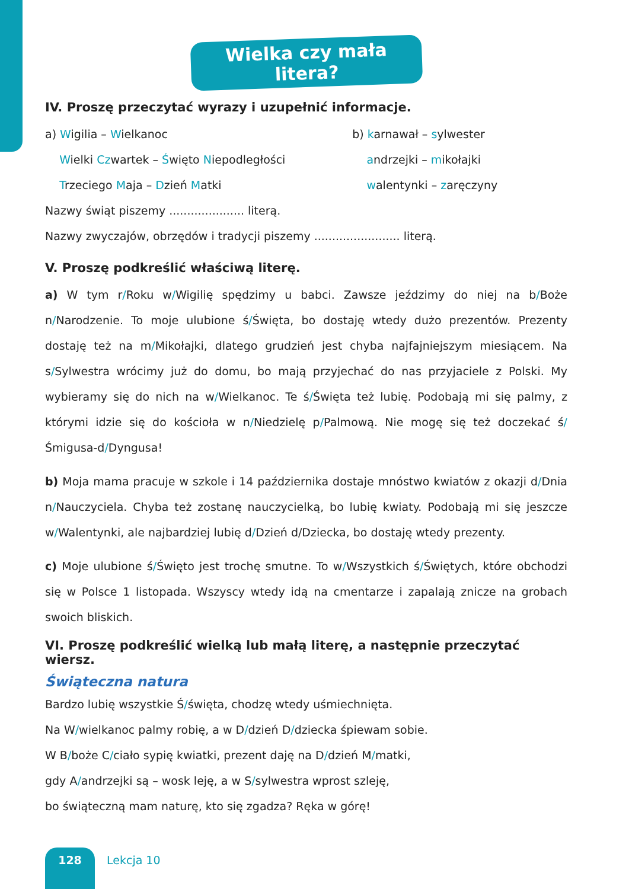Wielka czy mała litera?
IV. Proszę przeczytać wyrazy i uzupełnić informacje.
a) Wigilia – Wielkanoc
Wielki Czwartek – Święto Niepodległości
Trzeciego Maja – Dzień Matki
b) karnawał – sylwester
andrzejki – mikołajki
walentynki – zaręczyny
Nazwy świąt piszemy ..................... literą.
Nazwy zwyczajów, obrzędów i tradycji piszemy ........................ literą.
V. Proszę podkreślić właściwą literę.
a) W tym r/Roku w/Wigilię spędzimy u babci. Zawsze jeździmy do niej na b/Boże n/Narodzenie. To moje ulubione ś/Święta, bo dostaję wtedy dużo prezentów. Prezenty dostaję też na m/Mikołajki, dlatego grudzień jest chyba najfajniejszym miesiącem. Na s/Sylwestra wrócimy już do domu, bo mają przyjechać do nas przyjaciele z Polski. My wybieramy się do nich na w/Wielkanoc. Te ś/Święta też lubię. Podobają mi się palmy, z którymi idzie się do kościoła w n/Niedzielę p/Palmową. Nie mogę się też doczekać ś/Śmigusa-d/Dyngusa!
b) Moja mama pracuje w szkole i 14 października dostaje mnóstwo kwiatów z okazji d/Dnia n/Nauczyciela. Chyba też zostanę nauczycielką, bo lubię kwiaty. Podobają mi się jeszcze w/Walentynki, ale najbardziej lubię d/Dzień d/Dziecka, bo dostaję wtedy prezenty.
c) Moje ulubione ś/Święto jest trochę smutne. To w/Wszystkich ś/Świętych, które obchodzi się w Polsce 1 listopada. Wszyscy wtedy idą na cmentarze i zapalają znicze na grobach swoich bliskich.
VI. Proszę podkreślić wielką lub małą literę, a następnie przeczytać wiersz.
Świąteczna natura
Bardzo lubię wszystkie Ś/święta, chodzę wtedy uśmiechnięta.
Na W/wielkanoc palmy robię, a w D/dzień D/dziecka śpiewam sobie.
W B/boże C/ciało sypię kwiatki, prezent daję na D/dzień M/matki,
gdy A/andrzejki są – wosk leję, a w S/sylwestra wprost szleję,
bo świąteczną mam naturę, kto się zgadza? Ręka w górę!
128
Lekcja 10